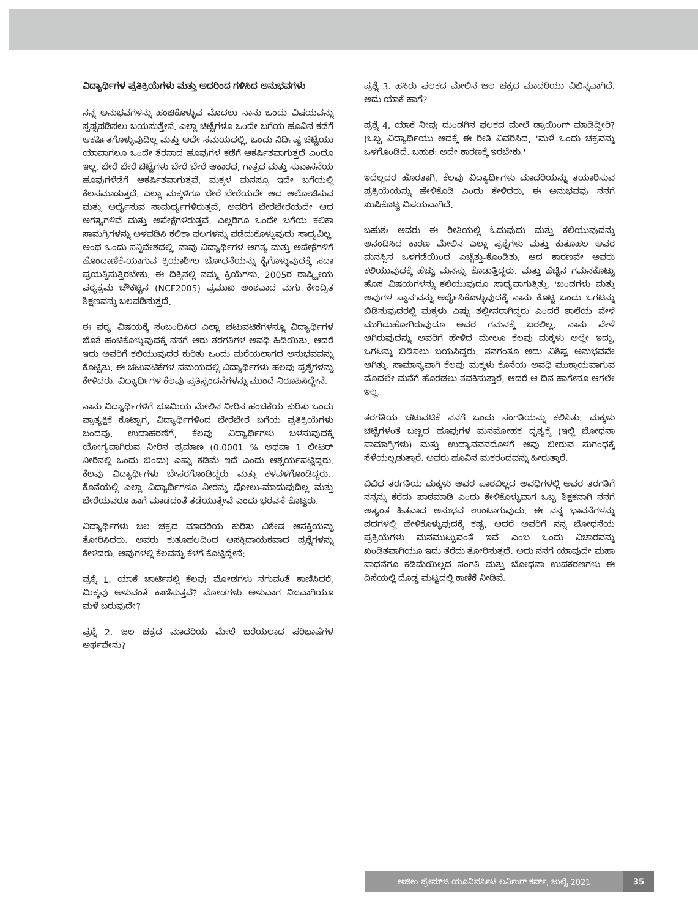ವಿದ್ಯಾರ್ಥಿಗಳ ಪ್ರತಿಕ್ರಿಯೆಗಳು ಮತ್ತು ಅದರಿಂದ ಗಳಿಸಿದ ಅನುಭವಗಳು
ನನ್ನ ಅನುಭವಗಳನ್ನು ಹಂಚಿಕೊಳ್ಳುವ ಮೊದಲು ನಾನು ಒಂದು ವಿಷಯವನ್ನು ಸ್ಪಷ್ಟಪಡಿಸಲು ಬಯಸುತ್ತೇನೆ. ಎಲ್ಲಾ ಚಿಟ್ಟೆಗಳೂ ಒಂದೇ ಬಗೆಯ ಹೂವಿನ ಕಡೆಗೆ ಆಕರ್ಷಿತಗೊಳ್ಳುವುದಿಲ್ಲ ಮತ್ತು ಅದೇ ಸಮಯದಲ್ಲಿ, ಒಂದು ನಿರ್ದಿಷ್ಟ ಚಿಟ್ಟೆಯು ಯಾವಾಗಲೂ ಒಂದೇ ತೆರನಾದ ಹೂವುಗಳ ಕಡೆಗೆ ಆಕರ್ಷಿತವಾಗುತ್ತದೆ ಎಂದೂ ಇಲ್ಲ. ಬೇರೆ ಬೇರೆ ಚಿಟ್ಟೆಗಳು ಬೇರೆ ಬೇರೆ ಆಕಾರದ, ಗಾತ್ರದ ಮತ್ತು ಸುವಾಸನೆಯ ಹೂವುಗಳೆಡೆಗೆ ಆಕರ್ಷಿತವಾಗುತ್ತವೆ. ಮಕ್ಕಳ ಮನಸ್ಸೂ ಇದೇ ಬಗೆಯಲ್ಲಿ ಕೆಲಸಮಾಡುತ್ತದೆ. ಎಲ್ಲಾ ಮಕ್ಕಳಿಗೂ ಬೇರೆ ಬೇರೆಯದೇ ಆದ ಆಲೋಚಿಸುವ ಮತ್ತು ಅರ್ಥೈಸುವ ಸಾಮರ್ಥ್ಯಗಳಿರುತ್ತವೆ. ಅವರಿಗೆ ಬೇರೆಬೇರೆಯದೇ ಆದ ಅಗತ್ಯಗಳಿವೆ ಮತ್ತು ಅಪೇಕ್ಷೆಗಳಿರುತ್ತವೆ. ಎಲ್ಲರಿಗೂ ಒಂದೇ ಬಗೆಯ ಕಲಿಕಾ ಸಾಮಗ್ರಿಗಳನ್ನು ಅಳವಡಿಸಿ ಕಲಿಕಾ ಫಲಗಳನ್ನು ಪಡೆದುಕೊಳ್ಳುವುದು ಸಾಧ್ಯವಿಲ್ಲ. ಅಂಥ ಒಂದು ಸನ್ನಿವೇಶದಲ್ಲಿ, ನಾವು ವಿದ್ಯಾರ್ಥಿಗಳ ಅಗತ್ಯ ಮತ್ತು ಅಪೇಕ್ಷೆಗಳಿಗೆ ಹೊಂದಾಣಿಕೆ-ಯಾಗುವ ಕ್ರಿಯಾಶೀಲ ಬೋಧನೆಯನ್ನು ಕೈಗೊಳ್ಳುವುದಕ್ಕೆ ಸದಾ ಪ್ರಯತ್ನಿಸುತ್ತಿರಬೇಕು. ಈ ದಿಕ್ಕಿನಲ್ಲಿ ನಮ್ಮ ಕ್ರಿಯೆಗಳು, 2005ರ ರಾಷ್ಟ್ರೀಯ ಪಠ್ಯಕ್ರಮ ಚೌಕಟ್ಟಿನ (NCF2005) ಪ್ರಮುಖ ಅಂಶವಾದ ಮಗು ಕೇಂದ್ರಿತ ಶಿಕ್ಷಣವನ್ನು ಬಲಪಡಿಸುತ್ತದೆ.
ಈ ಪಠ್ಯ ವಿಷಯಕ್ಕೆ ಸಂಬಂಧಿಸಿದ ಎಲ್ಲಾ ಚಟುವಟಿಕೆಗಳನ್ನೂ ವಿದ್ಯಾರ್ಥಿಗಳ ಜೊತೆ ಹಂಚಿಕೊಳ್ಳುವುದಕ್ಕೆ ನನಗೆ ಆರು ತರಗತಿಗಳ ಅವಧಿ ಹಿಡಿಯಿತು. ಆದರೆ ಇದು ಅವರಿಗೆ ಕಲಿಯುವುದರ ಕುರಿತು ಒಂದು ಮರೆಯಲಾಗದ ಅನುಭವವನ್ನು ಕೊಟ್ಟಿತು. ಈ ಚಟುವಟಿಕೆಗಳ ಸಮಯದಲ್ಲಿ ವಿದ್ಯಾರ್ಥಿಗಳು ಹಲವು ಪ್ರಶ್ನೆಗಳನ್ನು ಕೇಳಿದರು. ವಿದ್ಯಾರ್ಥಿಗಳ ಕೆಲವು ಪ್ರತಿಸ್ಪಂದನೆಗಳನ್ನು ಮುಂದೆ ನಿರೂಪಿಸಿದ್ದೇನೆ.
ನಾನು ವಿದ್ಯಾರ್ಥಿಗಳಿಗೆ ಭೂಮಿಯ ಮೇಲಿನ ನೀರಿನ ಹಂಚಿಕೆಯ ಕುರಿತು ಒಂದು ಪ್ರಾತ್ಯಕ್ಷಿಕೆ ಕೊಟ್ಟಾಗ, ವಿದ್ಯಾರ್ಥಿಗಳಿಂದ ಬೇರೆಬೇರೆ ಬಗೆಯ ಪ್ರತಿಕ್ರಿಯೆಗಳು ಬಂದವು. ಉದಾಹರಣೆಗೆ, ಕೆಲವು ವಿದ್ಯಾರ್ಥಿಗಳು ಬಳಸುವುದಕ್ಕೆ ಯೋಗ್ಯವಾಗಿರುವ ನೀರಿನ ಪ್ರಮಾಣ (0.0001 % ಅಥವಾ 1 ಲೀಟರ್ ನೀರಿನಲ್ಲಿ ಒಂದು ಬಿಂದು) ಎಷ್ಟು ಕಡಿಮೆ ಇದೆ ಎಂದು ಆಶ್ಚರ್ಯಪಟ್ಟಿದ್ದರು. ಕೆಲವು ವಿದ್ಯಾರ್ಥಿಗಳು ಬೇಸರಗೊಂಡಿದ್ದರು ಮತ್ತು ಕಳವಳಗೊಂಡಿದ್ದರು.. ಕೊನೆಯಲ್ಲಿ ಎಲ್ಲಾ ವಿದ್ಯಾರ್ಥಿಗಳೂ ನೀರನ್ನು ಪೋಲು-ಮಾಡುವುದಿಲ್ಲ ಮತ್ತು ಬೇರೆಯವರೂ ಹಾಗೆ ಮಾಡದಂತೆ ತಡೆಯುತ್ತೇವೆ ಎಂದು ಭರವಸೆ ಕೊಟ್ಟರು.
ವಿದ್ಯಾರ್ಥಿಗಳು ಜಲ ಚಕ್ರದ ಮಾದರಿಯ ಕುರಿತು ವಿಶೇಷ ಆಸಕ್ತಿಯನ್ನು ತೋರಿಸಿದರು. ಅವರು ಕುತೂಹಲದಿಂದ ಆಸಕ್ತಿದಾಯಕವಾದ ಪ್ರಶ್ನೆಗಳನ್ನು ಕೇಳಿದರು. ಅವುಗಳಲ್ಲಿ ಕೆಲವನ್ನು ಕೆಳಗೆ ಕೊಟ್ಟಿದ್ದೇನೆ:
ಪ್ರಶ್ನೆ 1. ಯಾಕೆ ಚಾರ್ಟಿನಲ್ಲಿ ಕೆಲವು ಮೋಡಗಳು ನಗುವಂತೆ ಕಾಣಿಸಿದರೆ, ಮಿಕ್ಕವು ಅಳುವಂತೆ ಕಾಣಿಸುತ್ತವೆ? ಮೋಡಗಳು ಅಳುವಾಗ ನಿಜವಾಗಿಯೂ ಮಳೆ ಬರುವುದೇ?
ಪ್ರಶ್ನೆ 2. ಜಲ ಚಕ್ರದ ಮಾದರಿಯ ಮೇಲೆ ಬರೆಯಲಾದ ಪರಿಭಾಷೆಗಳ ಅರ್ಥವೇನು?
ಪ್ರಶ್ನೆ 3. ಹಸಿರು ಫಲಕದ ಮೇಲಿನ ಜಲ ಚಕ್ರದ ಮಾದರಿಯು ವಿಭಿನ್ನವಾಗಿದೆ. ಅದು ಯಾಕೆ ಹಾಗೆ?
ಪ್ರಶ್ನೆ 4. ಯಾಕೆ ನೀವು ದುಂಡಗಿನ ಫಲಕದ ಮೇಲೆ ಡ್ರಾಯಿಂಗ್ ಮಾಡಿದ್ದೀರಿ? (ಒಬ್ಬ ವಿದ್ಯಾರ್ಥಿಯು ಅದಕ್ಕೆ ಈ ರೀತಿ ವಿವರಿಸಿದ, 'ಮಳೆ ಒಂದು ಚಕ್ರವನ್ನು ಒಳಗೊಂಡಿದೆ. ಬಹುಶ: ಅದೇ ಕಾರಣಕ್ಕೆ ಇರಬೇಕು.'
ಇದೆಲ್ಲದರ ಹೊರತಾಗಿ, ಕೆಲವು ವಿದ್ಯಾರ್ಥಿಗಳು ಮಾದರಿಯನ್ನು ತಯಾರಿಸುವ ಪ್ರಕ್ರಿಯೆಯನ್ನು ಹೇಳಿಕೊಡಿ ಎಂದು ಕೇಳಿದರು. ಈ ಅನುಭವವು ನನಗೆ ಖುಷಿಕೊಟ್ಟ ವಿಷಯವಾಗಿದೆ.
ಬಹುಶಃ ಅವರು ಈ ರೀತಿಯಲ್ಲಿ ಓದುವುದು ಮತ್ತು ಕಲಿಯುವುದನ್ನು ಆನಂದಿಸಿದ ಕಾರಣ ಮೇಲಿನ ಎಲ್ಲಾ ಪ್ರಶ್ನೆಗಳು ಮತ್ತು ಕುತೂಹಲ ಅವರ ಮನಸ್ಸಿನ ಒಳಗಡೆಯಿಂದ ಎಚ್ಚೆತ್ತು-ಕೊಂಡಿತು. ಆದ ಕಾರಣವೇ ಅವರು ಕಲಿಯುವುದಕ್ಕೆ ಹೆಚ್ಚು ಮನಸ್ಸು ಕೊಡುತ್ತಿದ್ದರು. ಮತ್ತು ಹೆಚ್ಚಿನ ಗಮನಕೊಟ್ಟು ಹೊಸ ವಿಷಯಗಳನ್ನು ಕಲಿಯುವುದೂ ಸಾಧ್ಯವಾಗುತ್ತಿತ್ತು. 'ಖಂಡಗಳು ಮತ್ತು ಅವುಗಳ ಸ್ಥಾನ'ವನ್ನು ಅರ್ಥೈಸಿಕೊಳ್ಳುವುದಕ್ಕೆ ನಾನು ಕೊಟ್ಟ ಒಂದು ಒಗಟನ್ನು ಬಿಡಿಸುವುದರಲ್ಲಿ ಮಕ್ಕಳು ಎಷ್ಟು ತಲ್ಲೀನರಾಗಿದ್ದರು ಎಂದರೆ ಶಾಲೆಯ ವೇಳೆ ಮುಗಿದುಹೋಗಿರುವುದೂ ಅವರ ಗಮನಕ್ಕೆ ಬರಲಿಲ್ಲ. ನಾನು ವೇಳೆ ಆಗಿರುವುದನ್ನು ಅವರಿಗೆ ಹೇಳಿದ ಮೇಲೂ ಕೆಲವು ಮಕ್ಕಳು ಅಲ್ಲೇ ಇದ್ದು, ಒಗಟನ್ನು ಬಿಡಿಸಲು ಬಯಸಿದ್ದರು. ನನಗಂತೂ ಅದು ವಿಶಿಷ್ಟ ಅನುಭವವೇ ಆಗಿತ್ತು. ಸಾಮಾನ್ಯವಾಗಿ ಕೆಲವು ಮಕ್ಕಳು ಕೊನೆಯ ಅವಧಿ ಮುಕ್ತಾಯವಾಗುವ ಮೊದಲೇ ಮನೆಗೆ ಹೊರಡಲು ತವಕಿಸುತ್ತಾರೆ, ಆದರೆ ಆ ದಿನ ಹಾಗೇನೂ ಆಗಲೇ ಇಲ್ಲ.
ತರಗತಿಯ ಚಟುವಟಿಕೆ ನನಗೆ ಒಂದು ಸಂಗತಿಯನ್ನು ಕಲಿಸಿತು: ಮಕ್ಕಳು ಚಿಟ್ಟೆಗಳಂತೆ ಬಣ್ಣದ ಹೂವುಗಳ ಮನಮೋಹಕ ದೃಶ್ಯಕ್ಕೆ (ಇಲ್ಲಿ ಬೋಧನಾ ಸಾಮಾಗ್ರಿಗಳು) ಮತ್ತು ಉದ್ಯಾನವನದೊಳಗೆ ಅವು ಬೀರುವ ಸುಗಂಧಕ್ಕೆ ಸೆಳೆಯಲ್ಪಡುತ್ತಾರೆ. ಅವರು ಹೂವಿನ ಮಕರಂದವನ್ನು ಹೀರುತ್ತಾರೆ.
ವಿವಿಧ ತರಗತಿಯ ಮಕ್ಕಳು ಅವರ ಪಾಠವಿಲ್ಲದ ಅವಧಿಗಳಲ್ಲಿ ಅವರ ತರಗತಿಗೆ ನನ್ನನ್ನು ಕರೆದು ಪಾಠಮಾಡಿ ಎಂದು ಕೇಳಿಕೊಳ್ಳುವಾಗ ಒಬ್ಬ ಶಿಕ್ಷಕನಾಗಿ ನನಗೆ ಅತ್ಯಂತ ಹಿತವಾದ ಅನುಭವ ಉಂಟಾಗುವುದು. ಈ ನನ್ನ ಭಾವನೆಗಳನ್ನು ಪದಗಳಲ್ಲಿ ಹೇಳಿಕೊಳ್ಳುವುದಕ್ಕೆ ಕಷ್ಟ. ಆದರೆ ಅವರಿಗೆ ನನ್ನ ಬೋಧನೆಯ ಪ್ರಕ್ರಿಯೆಗಳು ಮನಮುಟ್ಟುವಂತೆ ಇವೆ ಎಂಬ ಒಂದು ವಿಚಾರವನ್ನು ಖಂಡಿತವಾಗಿಯೂ ಇದು ತೆರೆದು ತೋರಿಸುತ್ತದೆ. ಅದು ನನಗೆ ಯಾವುದೇ ಮಹಾ ಸಾಧನೆಗೂ ಕಡಿಮೆಯಿಲ್ಲದ ಸಂಗತಿ ಮತ್ತು ಬೋಧನಾ ಉಪಕರಣಗಳು ಈ ದಿಸೆಯಲ್ಲಿ ದೊಡ್ಡ ಮಟ್ಟದಲ್ಲಿ ಕಾಣಿಕೆ ನೀಡಿವೆ.
ಅಜೀಂ ಪ್ರೇಮ್‌ಜಿ ಯೂನಿವರ್ಸಿಟಿ ಲರ್ನಿಂಗ್ ಕರ್ವ್, ಜುಲೈ 2021 35